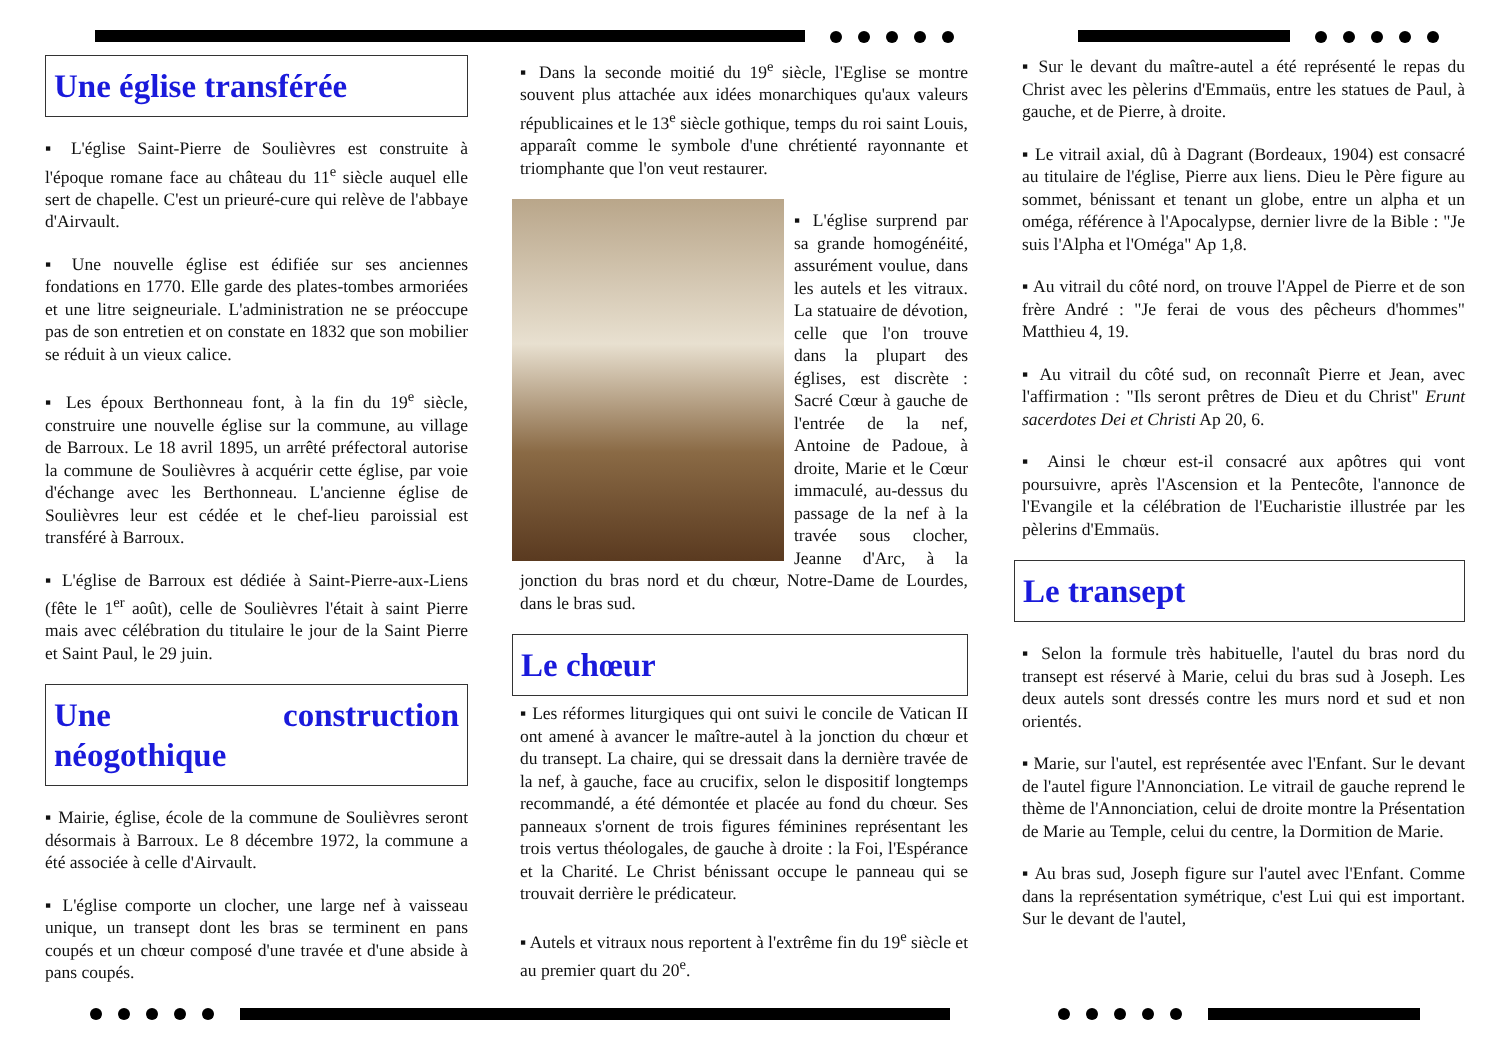Une église transférée
▪ L'église Saint-Pierre de Soulièvres est construite à l'époque romane face au château du 11<sup>e</sup> siècle auquel elle sert de chapelle. C'est un prieuré-cure qui relève de l'abbaye d'Airvault.
▪ Une nouvelle église est édifiée sur ses anciennes fondations en 1770. Elle garde des plates-tombes armoriées et une litre seigneuriale. L'administration ne se préoccupe pas de son entretien et on constate en 1832 que son mobilier se réduit à un vieux calice.
▪ Les époux Berthonneau font, à la fin du 19<sup>e</sup> siècle, construire une nouvelle église sur la commune, au village de Barroux. Le 18 avril 1895, un arrêté préfectoral autorise la commune de Soulièvres à acquérir cette église, par voie d'échange avec les Berthonneau. L'ancienne église de Soulièvres leur est cédée et le chef-lieu paroissial est transféré à Barroux.
▪ L'église de Barroux est dédiée à Saint-Pierre-aux-Liens (fête le 1<sup>er</sup> août), celle de Soulièvres l'était à saint Pierre mais avec célébration du titulaire le jour de la Saint Pierre et Saint Paul, le 29 juin.
Une construction néogothique
▪ Mairie, église, école de la commune de Soulièvres seront désormais à Barroux. Le 8 décembre 1972, la commune a été associée à celle d'Airvault.
▪ L'église comporte un clocher, une large nef à vaisseau unique, un transept dont les bras se terminent en pans coupés et un chœur composé d'une travée et d'une abside à pans coupés.
▪ Dans la seconde moitié du 19<sup>e</sup> siècle, l'Eglise se montre souvent plus attachée aux idées monarchiques qu'aux valeurs républicaines et le 13<sup>e</sup> siècle gothique, temps du roi saint Louis, apparaît comme le symbole d'une chrétienté rayonnante et triomphante que l'on veut restaurer.
▪ L'église surprend par sa grande homogénéité, assurément voulue, dans les autels et les vitraux. La statuaire de dévotion, celle que l'on trouve dans la plupart des églises, est discrète : Sacré Cœur à gauche de l'entrée de la nef, Antoine de Padoue, à droite, Marie et le Cœur immaculé, au-dessus du passage de la nef à la travée sous clocher, Jeanne d'Arc, à la jonction du bras nord et du chœur, Notre-Dame de Lourdes, dans le bras sud.
Le chœur
▪ Les réformes liturgiques qui ont suivi le concile de Vatican II ont amené à avancer le maître-autel à la jonction du chœur et du transept. La chaire, qui se dressait dans la dernière travée de la nef, à gauche, face au crucifix, selon le dispositif longtemps recommandé, a été démontée et placée au fond du chœur. Ses panneaux s'ornent de trois figures féminines représentant les trois vertus théologales, de gauche à droite : la Foi, l'Espérance et la Charité. Le Christ bénissant occupe le panneau qui se trouvait derrière le prédicateur.
▪ Autels et vitraux nous reportent à l'extrême fin du 19<sup>e</sup> siècle et au premier quart du 20<sup>e</sup>.
▪ Sur le devant du maître-autel a été représenté le repas du Christ avec les pèlerins d'Emmaüs, entre les statues de Paul, à gauche, et de Pierre, à droite.
▪ Le vitrail axial, dû à Dagrant (Bordeaux, 1904) est consacré au titulaire de l'église, Pierre aux liens. Dieu le Père figure au sommet, bénissant et tenant un globe, entre un alpha et un oméga, référence à l'Apocalypse, dernier livre de la Bible : "Je suis l'Alpha et l'Oméga" Ap 1,8.
▪ Au vitrail du côté nord, on trouve l'Appel de Pierre et de son frère André : "Je ferai de vous des pêcheurs d'hommes" Matthieu 4, 19.
▪ Au vitrail du côté sud, on reconnaît Pierre et Jean, avec l'affirmation : "Ils seront prêtres de Dieu et du Christ" Erunt sacerdotes Dei et Christi Ap 20, 6.
▪ Ainsi le chœur est-il consacré aux apôtres qui vont poursuivre, après l'Ascension et la Pentecôte, l'annonce de l'Evangile et la célébration de l'Eucharistie illustrée par les pèlerins d'Emmaüs.
Le transept
▪ Selon la formule très habituelle, l'autel du bras nord du transept est réservé à Marie, celui du bras sud à Joseph. Les deux autels sont dressés contre les murs nord et sud et non orientés.
▪ Marie, sur l'autel, est représentée avec l'Enfant. Sur le devant de l'autel figure l'Annonciation. Le vitrail de gauche reprend le thème de l'Annonciation, celui de droite montre la Présentation de Marie au Temple, celui du centre, la Dormition de Marie.
▪ Au bras sud, Joseph figure sur l'autel avec l'Enfant. Comme dans la représentation symétrique, c'est Lui qui est important. Sur le devant de l'autel,